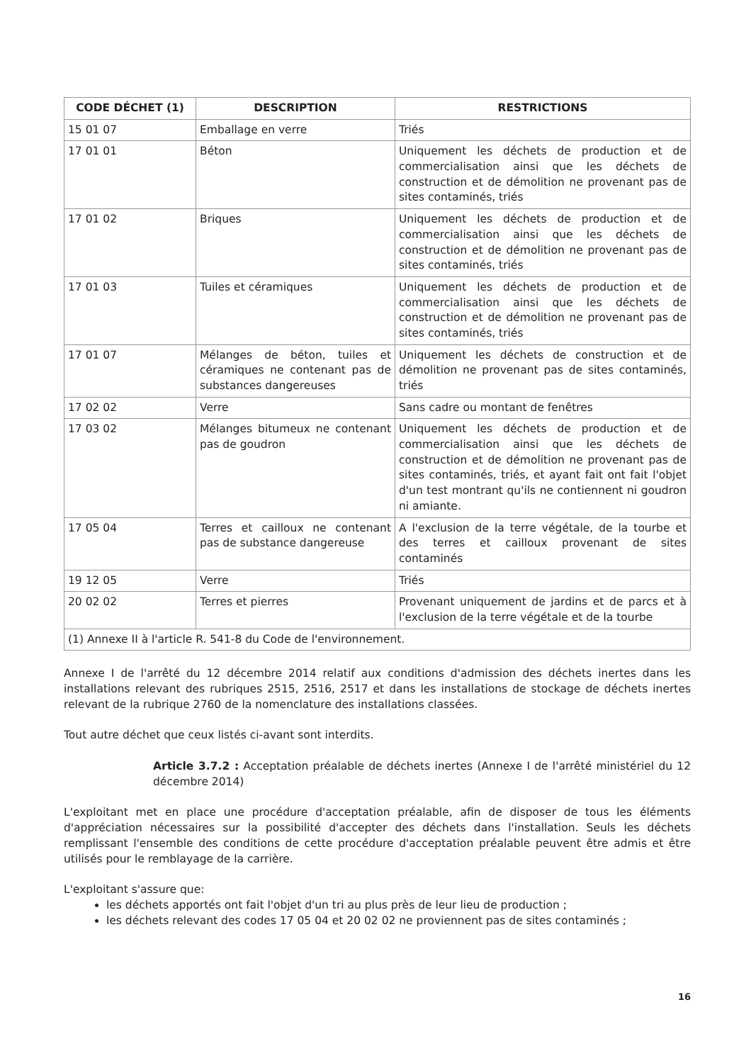| CODE DÉCHET (1) | DESCRIPTION | RESTRICTIONS |
| --- | --- | --- |
| 15 01 07 | Emballage en verre | Triés |
| 17 01 01 | Béton | Uniquement les déchets de production et de commercialisation ainsi que les déchets de construction et de démolition ne provenant pas de sites contaminés, triés |
| 17 01 02 | Briques | Uniquement les déchets de production et de commercialisation ainsi que les déchets de construction et de démolition ne provenant pas de sites contaminés, triés |
| 17 01 03 | Tuiles et céramiques | Uniquement les déchets de production et de commercialisation ainsi que les déchets de construction et de démolition ne provenant pas de sites contaminés, triés |
| 17 01 07 | Mélanges de béton, tuiles et céramiques ne contenant pas de substances dangereuses | Uniquement les déchets de construction et de démolition ne provenant pas de sites contaminés, triés |
| 17 02 02 | Verre | Sans cadre ou montant de fenêtres |
| 17 03 02 | Mélanges bitumeux ne contenant pas de goudron | Uniquement les déchets de production et de commercialisation ainsi que les déchets de construction et de démolition ne provenant pas de sites contaminés, triés, et ayant fait ont fait l'objet d'un test montrant qu'ils ne contiennent ni goudron ni amiante. |
| 17 05 04 | Terres et cailloux ne contenant pas de substance dangereuse | A l'exclusion de la terre végétale, de la tourbe et des terres et cailloux provenant de sites contaminés |
| 19 12 05 | Verre | Triés |
| 20 02 02 | Terres et pierres | Provenant uniquement de jardins et de parcs et à l'exclusion de la terre végétale et de la tourbe |
| (1) Annexe II à l'article R. 541-8 du Code de l'environnement. | | |
Annexe I de l'arrêté du 12 décembre 2014 relatif aux conditions d'admission des déchets inertes dans les installations relevant des rubriques 2515, 2516, 2517 et dans les installations de stockage de déchets inertes relevant de la rubrique 2760 de la nomenclature des installations classées.
Tout autre déchet que ceux listés ci-avant sont interdits.
Article 3.7.2 : Acceptation préalable de déchets inertes (Annexe I de l'arrêté ministériel du 12 décembre 2014)
L'exploitant met en place une procédure d'acceptation préalable, afin de disposer de tous les éléments d'appréciation nécessaires sur la possibilité d'accepter des déchets dans l'installation. Seuls les déchets remplissant l'ensemble des conditions de cette procédure d'acceptation préalable peuvent être admis et être utilisés pour le remblayage de la carrière.
L'exploitant s'assure que:
les déchets apportés ont fait l'objet d'un tri au plus près de leur lieu de production ;
les déchets relevant des codes 17 05 04 et 20 02 02 ne proviennent pas de sites contaminés ;
16